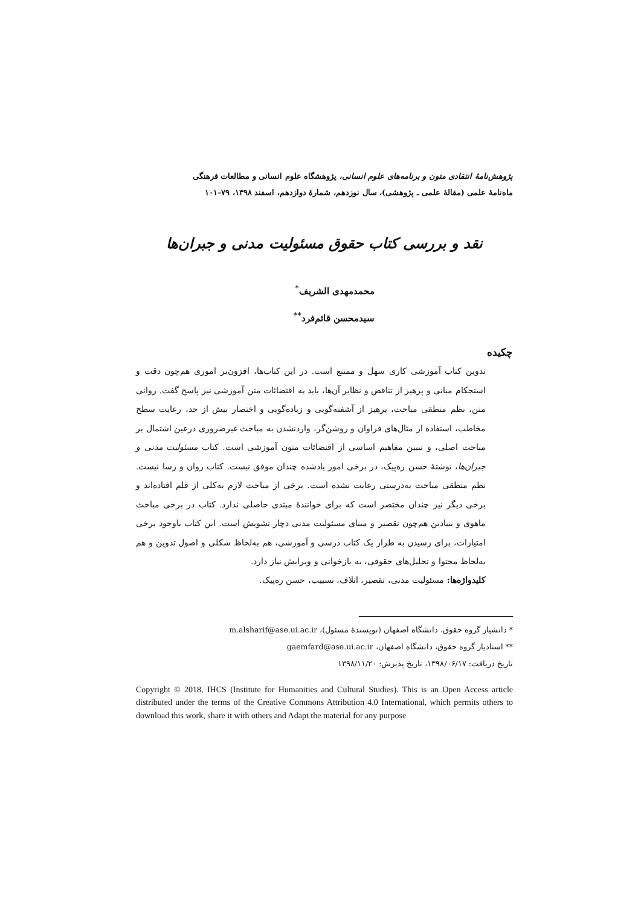پژوهش‌نامهٔ انتقادی متون و برنامه‌های علوم انسانی، پژوهشگاه علوم انسانی و مطالعات فرهنگی
ماه‌نامهٔ علمی (مقالهٔ علمی ـ پژوهشی)، سال نوزدهم، شمارهٔ دوازدهم، اسفند ۱۳۹۸، ۷۹–۱۰۱
نقد و بررسی کتاب حقوق مسئولیت مدنی و جبران‌ها
محمدمهدی الشریف<sup>*</sup>
سیدمحسن قائم‌فرد<sup>**</sup>
چکیده
تدوین کتاب آموزشی کاری سهل و ممتنع است. در این کتاب‌ها، افزون‌بر اموری هم‌چون دقت و استحکام مبانی و پرهیز از تناقض و نظایر آن‌ها، باید به اقتضائات متن آموزشی نیز پاسخ گفت. روانی متن، نظم منطقی مباحث، پرهیز از آشفته‌گویی و زیاده‌گویی و اختصار بیش از حد، رعایت سطح مخاطب، استفاده از مثال‌های فراوان و روشن‌گر، واردنشدن به مباحث غیرضروری درعین اشتمال بر مباحث اصلی، و تبیین مفاهیم اساسی از اقتضائات متون آموزشی است. کتاب مسئولیت مدنی و جبران‌ها، نوشتهٔ حسن ره‌پیک، در برخی امور یادشده چندان موفق نیست. کتاب روان و رسا نیست. نظم منطقی مباحث به‌درستی رعایت نشده است. برخی از مباحث لازم به‌کلی از قلم افتاده‌اند و برخی دیگر نیز چندان مختصر است که برای خوانندهٔ مبتدی حاصلی ندارد. کتاب در برخی مباحث ماهوی و بنیادین هم‌چون تقصیر و مبنای مسئولیت مدنی دچار تشویش است. این کتاب باوجود برخی امتیازات، برای رسیدن به طراز یک کتاب درسی و آموزشی، هم به‌لحاظ شکلی و اصول تدوین و هم به‌لحاظ محتوا و تحلیل‌های حقوقی، به بازخوانی و ویرایش نیاز دارد.
کلیدواژه‌ها: مسئولیت مدنی، تقصیر، اتلاف، تسبیب، حسن ره‌پیک.
* دانشیار گروه حقوق، دانشگاه اصفهان (نویسندهٔ مسئول)، m.alsharif@ase.ui.ac.ir
** استادیار گروه حقوق، دانشگاه اصفهان، gaemfard@ase.ui.ac.ir
تاریخ دریافت: ۱۳۹۸/۰۶/۱۷، تاریخ پذیرش: ۱۳۹۸/۱۱/۲۰
Copyright © 2018, IHCS (Institute for Humanities and Cultural Studies). This is an Open Access article distributed under the terms of the Creative Commons Attribution 4.0 International, which permits others to download this work, share it with others and Adapt the material for any purpose